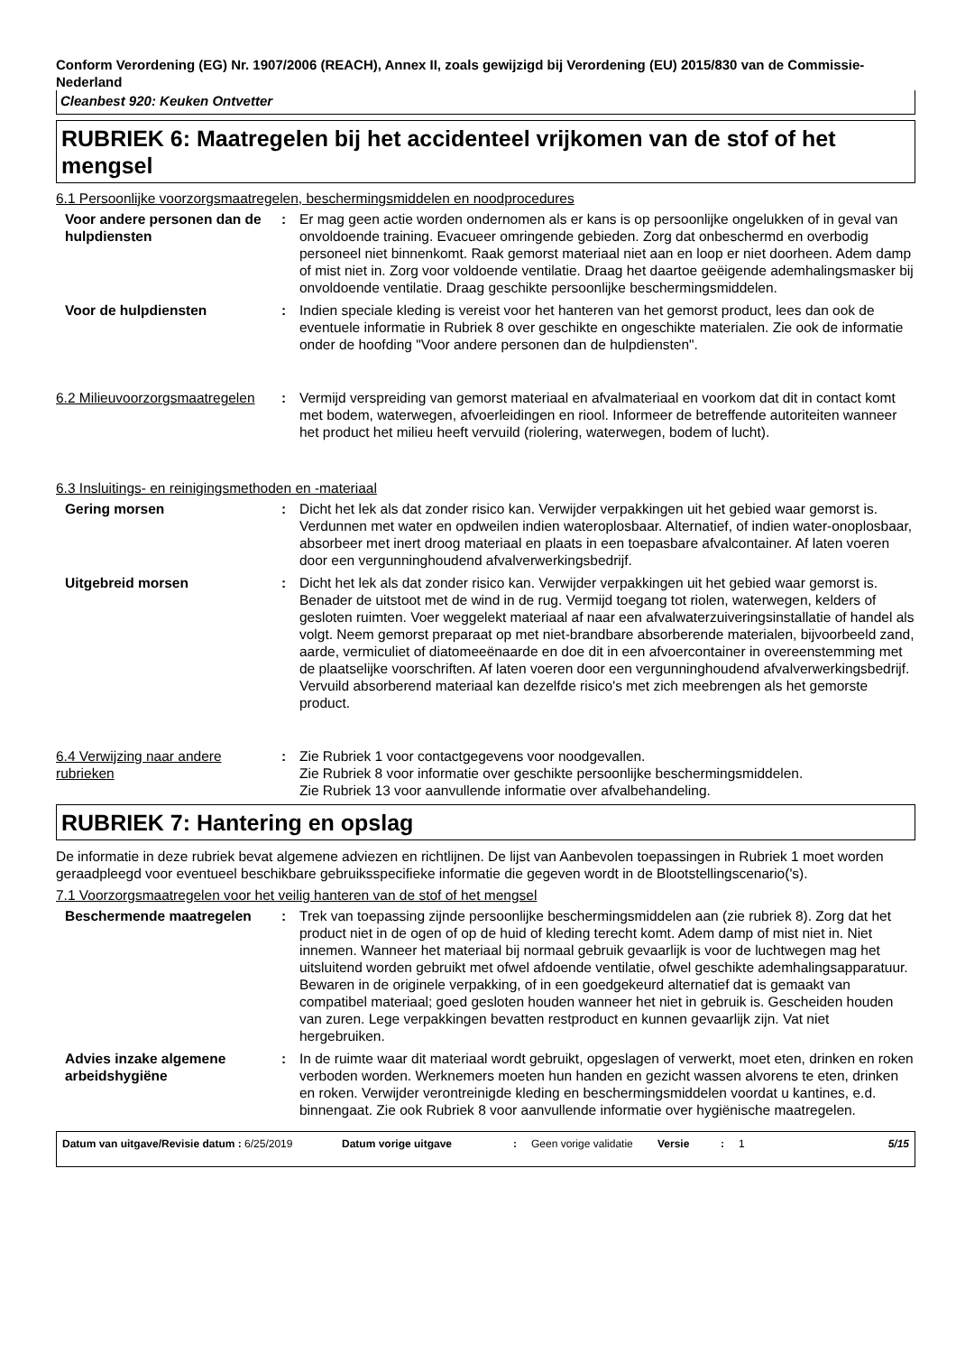Conform Verordening (EG) Nr. 1907/2006 (REACH), Annex II, zoals gewijzigd bij Verordening (EU) 2015/830 van de Commissie- Nederland
Cleanbest 920: Keuken Ontvetter
RUBRIEK 6: Maatregelen bij het accidenteel vrijkomen van de stof of het mengsel
6.1 Persoonlijke voorzorgsmaatregelen, beschermingsmiddelen en noodprocedures
Voor andere personen dan de hulpdiensten
: Er mag geen actie worden ondernomen als er kans is op persoonlijke ongelukken of in geval van onvoldoende training. Evacueer omringende gebieden. Zorg dat onbeschermd en overbodig personeel niet binnenkomt. Raak gemorst materiaal niet aan en loop er niet doorheen. Adem damp of mist niet in. Zorg voor voldoende ventilatie. Draag het daartoe geëigende ademhalingsmasker bij onvoldoende ventilatie. Draag geschikte persoonlijke beschermingsmiddelen.
Voor de hulpdiensten : Indien speciale kleding is vereist voor het hanteren van het gemorst product, lees dan ook de eventuele informatie in Rubriek 8 over geschikte en ongeschikte materialen. Zie ook de informatie onder de hoofding "Voor andere personen dan de hulpdiensten".
6.2 Milieuvoorzorgsmaatregelen
: Vermijd verspreiding van gemorst materiaal en afvalmateriaal en voorkom dat dit in contact komt met bodem, waterwegen, afvoerleidingen en riool. Informeer de betreffende autoriteiten wanneer het product het milieu heeft vervuild (riolering, waterwegen, bodem of lucht).
6.3 Insluitings- en reinigingsmethoden en -materiaal
Gering morsen : Dicht het lek als dat zonder risico kan. Verwijder verpakkingen uit het gebied waar gemorst is. Verdunnen met water en opdweilen indien wateroplosbaar. Alternatief, of indien water-onoplosbaar, absorbeer met inert droog materiaal en plaats in een toepasbare afvalcontainer. Af laten voeren door een vergunninghoudend afvalverwerkingsbedrijf.
Uitgebreid morsen : Dicht het lek als dat zonder risico kan. Verwijder verpakkingen uit het gebied waar gemorst is. Benader de uitstoot met de wind in de rug. Vermijd toegang tot riolen, waterwegen, kelders of gesloten ruimten. Voer weggelekt materiaal af naar een afvalwaterzuiveringsinstallatie of handel als volgt. Neem gemorst preparaat op met niet-brandbare absorberende materialen, bijvoorbeeld zand, aarde, vermiculiet of diatomeeënaarde en doe dit in een afvoercontainer in overeenstemming met de plaatselijke voorschriften. Af laten voeren door een vergunninghoudend afvalverwerkingsbedrijf. Vervuild absorberend materiaal kan dezelfde risico's met zich meebrengen als het gemorste product.
6.4 Verwijzing naar andere rubrieken
: Zie Rubriek 1 voor contactgegevens voor noodgevallen.
Zie Rubriek 8 voor informatie over geschikte persoonlijke beschermingsmiddelen.
Zie Rubriek 13 voor aanvullende informatie over afvalbehandeling.
RUBRIEK 7: Hantering en opslag
De informatie in deze rubriek bevat algemene adviezen en richtlijnen. De lijst van Aanbevolen toepassingen in Rubriek 1 moet worden geraadpleegd voor eventueel beschikbare gebruiksspecifieke informatie die gegeven wordt in de Blootstellingscenario('s).
7.1 Voorzorgsmaatregelen voor het veilig hanteren van de stof of het mengsel
Beschermende maatregelen : Trek van toepassing zijnde persoonlijke beschermingsmiddelen aan (zie rubriek 8). Zorg dat het product niet in de ogen of op de huid of kleding terecht komt. Adem damp of mist niet in. Niet innemen. Wanneer het materiaal bij normaal gebruik gevaarlijk is voor de luchtwegen mag het uitsluitend worden gebruikt met ofwel afdoende ventilatie, ofwel geschikte ademhalingsapparatuur. Bewaren in de originele verpakking, of in een goedgekeurd alternatief dat is gemaakt van compatibel materiaal; goed gesloten houden wanneer het niet in gebruik is. Gescheiden houden van zuren. Lege verpakkingen bevatten restproduct en kunnen gevaarlijk zijn. Vat niet hergebruiken.
Advies inzake algemene arbeidshygiëne
: In de ruimte waar dit materiaal wordt gebruikt, opgeslagen of verwerkt, moet eten, drinken en roken verboden worden. Werknemers moeten hun handen en gezicht wassen alvorens te eten, drinken en roken. Verwijder verontreinigde kleding en beschermingsmiddelen voordat u kantines, e.d. binnengaat. Zie ook Rubriek 8 voor aanvullende informatie over hygiënische maatregelen.
Datum van uitgave/Revisie datum : 6/25/2019 Datum vorige uitgave : Geen vorige validatie
Versie : 1 5/15